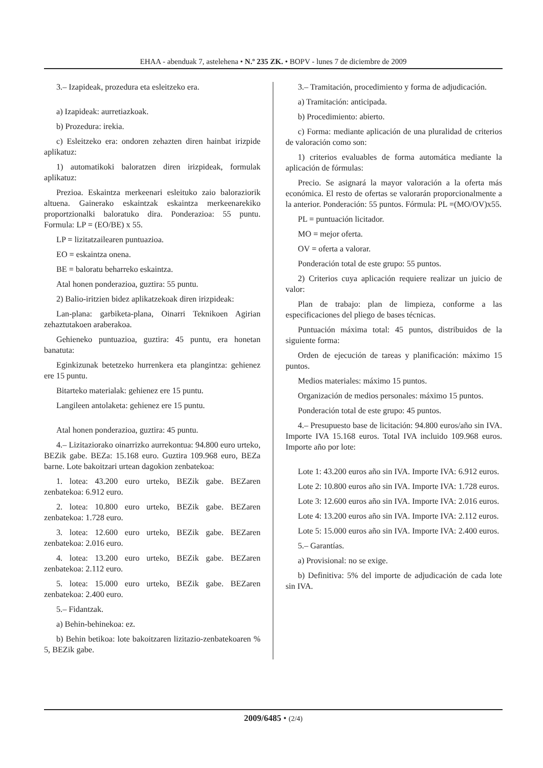EHAA - abenduak 7, astelehena • N.º 235 ZK. • BOPV - lunes 7 de diciembre de 2009
3.– Izapideak, prozedura eta esleitzeko era.
a) Izapideak: aurretiazkoak.
b) Prozedura: irekia.
c) Esleitzeko era: ondoren zehazten diren hainbat irizpide aplikatuz:
1) automatikoki baloratzen diren irizpideak, formulak aplikatuz:
Prezioa. Eskaintza merkeenari esleituko zaio baloraziorik altuena. Gainerako eskaintzak eskaintza merkeenarekiko proportzionalki baloratuko dira. Ponderazioa: 55 puntu. Formula: LP = (EO/BE) x 55.
LP = lizitatzailearen puntuazioa.
EO = eskaintza onena.
BE = baloratu beharreko eskaintza.
Atal honen ponderazioa, guztira: 55 puntu.
2) Balio-iritzien bidez aplikatzekoak diren irizpideak:
Lan-plana: garbiketa-plana, Oinarri Teknikoen Agirian zehaztutakoen araberakoa.
Gehieneko puntuazioa, guztira: 45 puntu, era honetan banatuta:
Eginkizunak betetzeko hurrenkera eta plangintza: gehienez ere 15 puntu.
Bitarteko materialak: gehienez ere 15 puntu.
Langileen antolaketa: gehienez ere 15 puntu.
Atal honen ponderazioa, guztira: 45 puntu.
4.– Lizitaziorako oinarrizko aurrekontua: 94.800 euro urteko, BEZik gabe. BEZa: 15.168 euro. Guztira 109.968 euro, BEZa barne. Lote bakoitzari urtean dagokion zenbatekoa:
1. lotea: 43.200 euro urteko, BEZik gabe. BEZaren zenbatekoa: 6.912 euro.
2. lotea: 10.800 euro urteko, BEZik gabe. BEZaren zenbatekoa: 1.728 euro.
3. lotea: 12.600 euro urteko, BEZik gabe. BEZaren zenbatekoa: 2.016 euro.
4. lotea: 13.200 euro urteko, BEZik gabe. BEZaren zenbatekoa: 2.112 euro.
5. lotea: 15.000 euro urteko, BEZik gabe. BEZaren zenbatekoa: 2.400 euro.
5.– Fidantzak.
a) Behin-behinekoa: ez.
b) Behin betikoa: lote bakoitzaren lizitazio-zenbatekoaren % 5, BEZik gabe.
3.– Tramitación, procedimiento y forma de adjudicación.
a) Tramitación: anticipada.
b) Procedimiento: abierto.
c) Forma: mediante aplicación de una pluralidad de criterios de valoración como son:
1) criterios evaluables de forma automática mediante la aplicación de fórmulas:
Precio. Se asignará la mayor valoración a la oferta más económica. El resto de ofertas se valorarán proporcionalmente a la anterior. Ponderación: 55 puntos. Fórmula: PL =(MO/OV)x55.
PL = puntuación licitador.
MO = mejor oferta.
OV = oferta a valorar.
Ponderación total de este grupo: 55 puntos.
2) Criterios cuya aplicación requiere realizar un juicio de valor:
Plan de trabajo: plan de limpieza, conforme a las especificaciones del pliego de bases técnicas.
Puntuación máxima total: 45 puntos, distribuidos de la siguiente forma:
Orden de ejecución de tareas y planificación: máximo 15 puntos.
Medios materiales: máximo 15 puntos.
Organización de medios personales: máximo 15 puntos.
Ponderación total de este grupo: 45 puntos.
4.– Presupuesto base de licitación: 94.800 euros/año sin IVA. Importe IVA 15.168 euros. Total IVA incluido 109.968 euros. Importe año por lote:
Lote 1: 43.200 euros año sin IVA. Importe IVA: 6.912 euros.
Lote 2: 10.800 euros año sin IVA. Importe IVA: 1.728 euros.
Lote 3: 12.600 euros año sin IVA. Importe IVA: 2.016 euros.
Lote 4: 13.200 euros año sin IVA. Importe IVA: 2.112 euros.
Lote 5: 15.000 euros año sin IVA. Importe IVA: 2.400 euros.
5.– Garantías.
a) Provisional: no se exige.
b) Definitiva: 5% del importe de adjudicación de cada lote sin IVA.
2009/6485 • (2/4)